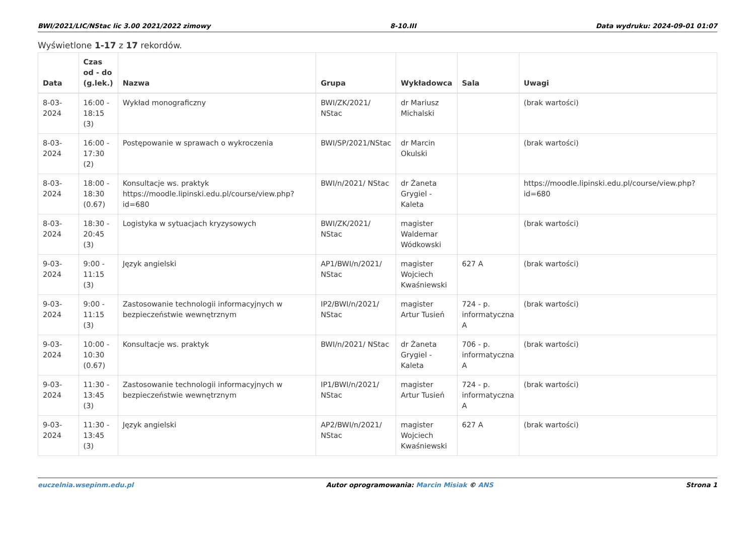BWI/2021/LIC/NStac lic 3.00 2021/2022 zimowy 8-10.III Data wydruku: 2024-09-01 01:07
Wyświetlone 1-17 z 17 rekordów.
| Data | Czas od - do (g.lek.) | Nazwa | Grupa | Wykładowca | Sala | Uwagi |
| --- | --- | --- | --- | --- | --- | --- |
| 8-03-2024 | 16:00 - 18:15 (3) | Wykład monograficzny | BWI/ZK/2021/ NStac | dr Mariusz Michalski | | (brak wartości) |
| 8-03-2024 | 16:00 - 17:30 (2) | Postępowanie w sprawach o wykroczenia | BWI/SP/2021/NStac | dr Marcin Okulski | | (brak wartości) |
| 8-03-2024 | 18:00 - 18:30 (0.67) | Konsultacje ws. praktyk https://moodle.lipinski.edu.pl/course/view.php?id=680 | BWI/n/2021/ NStac | dr Żaneta Grygiel - Kaleta | | https://moodle.lipinski.edu.pl/course/view.php?id=680 |
| 8-03-2024 | 18:30 - 20:45 (3) | Logistyka w sytuacjach kryzysowych | BWI/ZK/2021/ NStac | magister Waldemar Wódkowski | | (brak wartości) |
| 9-03-2024 | 9:00 - 11:15 (3) | Język angielski | AP1/BWI/n/2021/ NStac | magister Wojciech Kwaśniewski | 627 A | (brak wartości) |
| 9-03-2024 | 9:00 - 11:15 (3) | Zastosowanie technologii informacyjnych w bezpieczeństwie wewnętrznym | IP2/BWI/n/2021/ NStac | magister Artur Tusień | 724 - p. informatyczna A | (brak wartości) |
| 9-03-2024 | 10:00 - 10:30 (0.67) | Konsultacje ws. praktyk | BWI/n/2021/ NStac | dr Żaneta Grygiel - Kaleta | 706 - p. informatyczna A | (brak wartości) |
| 9-03-2024 | 11:30 - 13:45 (3) | Zastosowanie technologii informacyjnych w bezpieczeństwie wewnętrznym | IP1/BWI/n/2021/ NStac | magister Artur Tusień | 724 - p. informatyczna A | (brak wartości) |
| 9-03-2024 | 11:30 - 13:45 (3) | Język angielski | AP2/BWI/n/2021/ NStac | magister Wojciech Kwaśniewski | 627 A | (brak wartości) |
euczelnia.wsepinm.edu.pl Autor oprogramowania: Marcin Misiak © ANS Strona 1